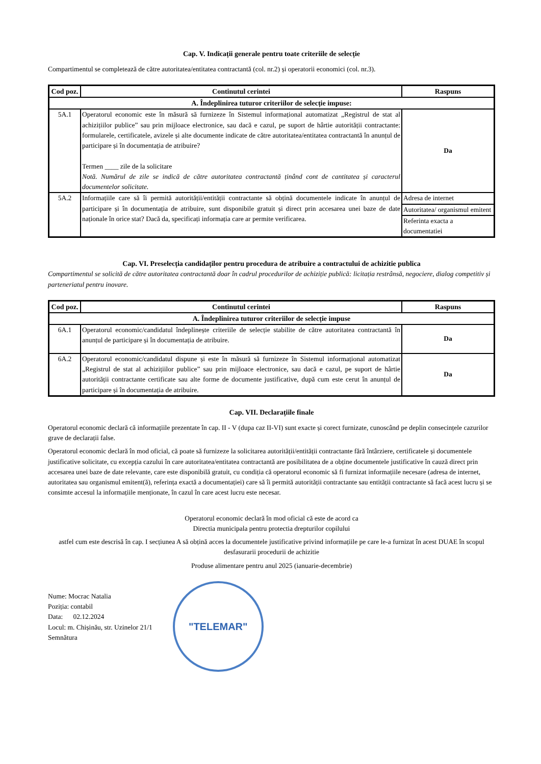Cap. V. Indicații generale pentru toate criteriile de selecție
Compartimentul se completează de către autoritatea/entitatea contractantă (col. nr.2) și operatorii economici (col. nr.3).
| Cod poz. | Continutul cerintei | Raspuns |
| --- | --- | --- |
| A. Îndeplinirea tuturor criteriilor de selecție impuse: | | |
| 5A.1 | Operatorul economic este în măsură să furnizeze în Sistemul informațional automatizat „Registrul de stat al achizițiilor publice” sau prin mijloace electronice, sau dacă e cazul, pe suport de hârtie autorității contractante: formularele, certificatele, avizele și alte documente indicate de către autoritatea/entitatea contractantă în anunțul de participare și în documentația de atribuire? Termen ____ zile de la solicitare Notă. Numărul de zile se indică de către autoritatea contractantă ținând cont de cantitatea și caracterul documentelor solicitate. | Da |
| 5A.2 | Informațiile care să îi permită autorității/entității contractante să obțină documentele indicate în anunțul de participare și în documentația de atribuire, sunt disponibile gratuit și direct prin accesarea unei baze de date naționale în orice stat? Dacă da, specificați informația care ar permite verificarea. | Adresa de internet |
| | | Autoritatea/ organismul emitent |
| | | Referinta exacta a documentatiei |
Cap. VI. Preselecția candidaților pentru procedura de atribuire a contractului de achizitie publica
Compartimentul se solicită de către autoritatea contractantă doar în cadrul procedurilor de achiziție publică: licitația restrânsă, negociere, dialog competitiv și parteneriatul pentru inovare.
| Cod poz. | Continutul cerintei | Raspuns |
| --- | --- | --- |
| A. Îndeplinirea tuturor criteriilor de selecție impuse | | |
| 6A.1 | Operatorul economic/candidatul îndeplinește criteriile de selecție stabilite de către autoritatea contractantă în anunțul de participare și în documentația de atribuire. | Da |
| 6A.2 | Operatorul economic/candidatul dispune și este în măsură să furnizeze în Sistemul informațional automatizat „Registrul de stat al achizițiilor publice” sau prin mijloace electronice, sau dacă e cazul, pe suport de hârtie autorității contractante certificate sau alte forme de documente justificative, după cum este cerut în anunțul de participare și în documentația de atribuire. | Da |
Cap. VII. Declarațiile finale
Operatorul economic declară că informațiile prezentate în cap. II - V (dupa caz II-VI) sunt exacte și corect furnizate, cunoscând pe deplin consecințele cazurilor grave de declarații false.
Operatorul economic declară în mod oficial, că poate să furnizeze la solicitarea autorității/entității contractante fără întârziere, certificatele și documentele justificative solicitate, cu excepția cazului în care autoritatea/entitatea contractantă are posibilitatea de a obține documentele justificative în cauză direct prin accesarea unei baze de date relevante, care este disponibilă gratuit, cu condiția că operatorul economic să fi furnizat informațiile necesare (adresa de internet, autoritatea sau organismul emitent(ă), referința exactă a documentației) care să îi permită autorității contractante sau entității contractante să facă acest lucru și se consimte accesul la informațiile menționate, în cazul în care acest lucru este necesar.
Operatorul economic declară în mod oficial că este de acord ca
Directia municipala pentru protectia drepturilor copilului
astfel cum este descrisă în cap. I secțiunea A să obțină acces la documentele justificative privind informațiile pe care le-a furnizat în acest DUAE în scopul desfasurarii procedurii de achizitie
Produse alimentare pentru anul 2025 (ianuarie-decembrie)
Nume: Mocrac Natalia
Poziția: contabil
Data: 02.12.2024
Locul: m. Chișinău, str. Uzinelor 21/1
Semnătura
"TELEMAR"